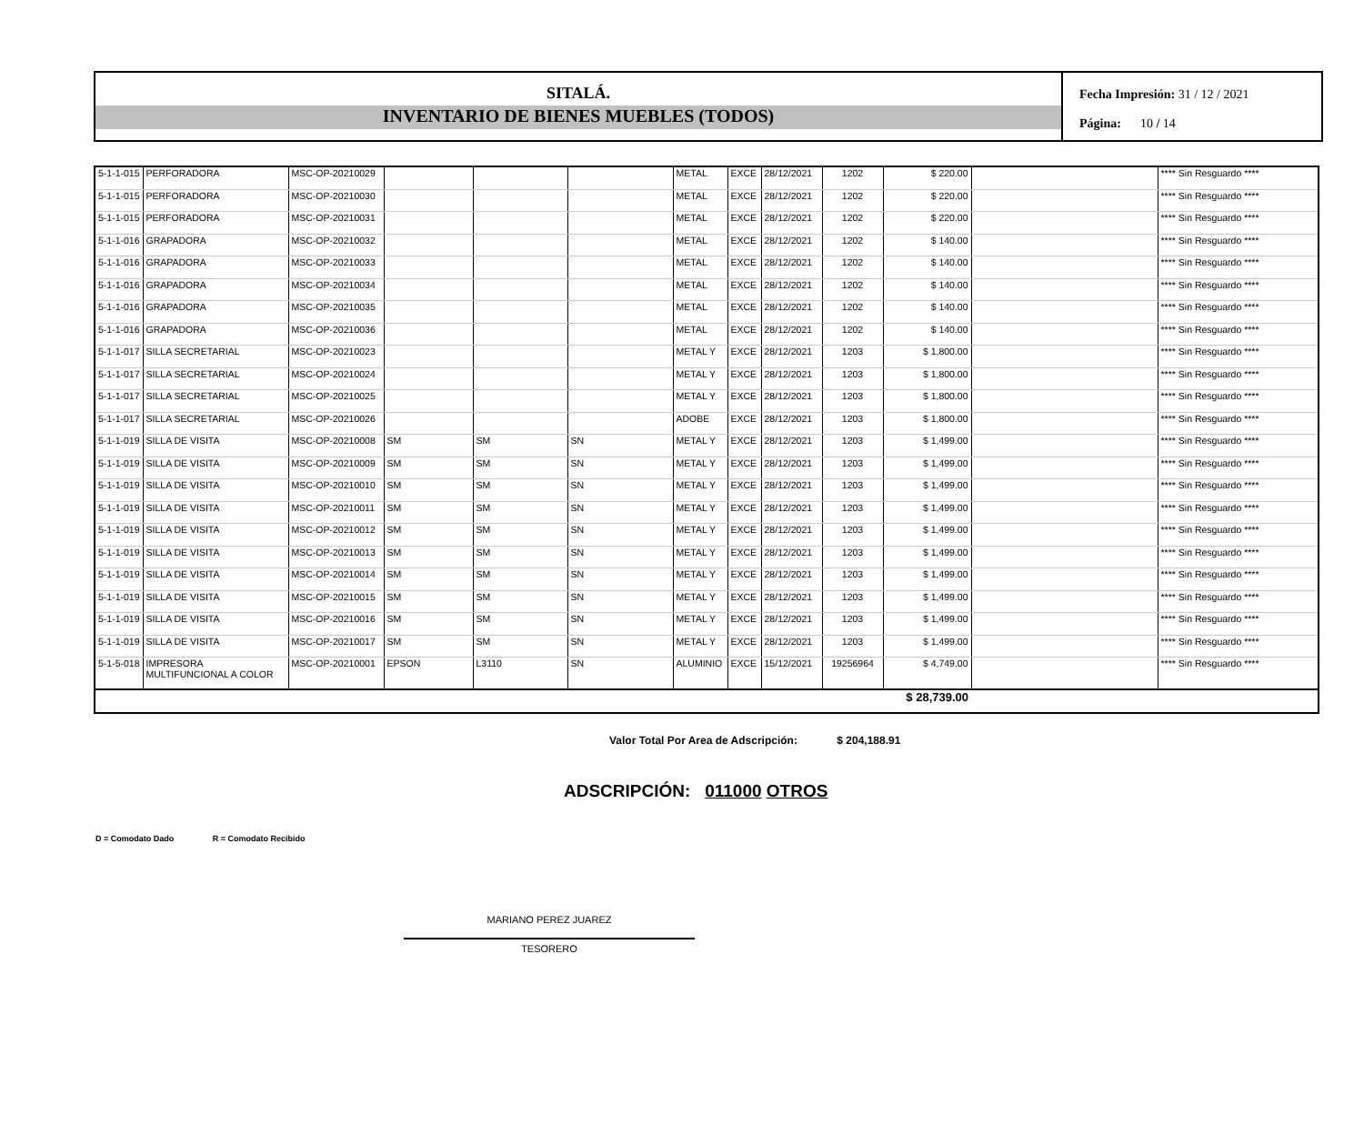SITALÁ.
INVENTARIO DE BIENES MUEBLES (TODOS)
Fecha Impresión: 31 / 12 / 2021
Página: 10 / 14
| 5-1-1-015 | PERFORADORA | MSC-OP-20210029 | | | | METAL | EXCE | 28/12/2021 | 1202 | $ 220.00 | | **** Sin Resguardo **** |
| 5-1-1-015 | PERFORADORA | MSC-OP-20210030 | | | | METAL | EXCE | 28/12/2021 | 1202 | $ 220.00 | | **** Sin Resguardo **** |
| 5-1-1-015 | PERFORADORA | MSC-OP-20210031 | | | | METAL | EXCE | 28/12/2021 | 1202 | $ 220.00 | | **** Sin Resguardo **** |
| 5-1-1-016 | GRAPADORA | MSC-OP-20210032 | | | | METAL | EXCE | 28/12/2021 | 1202 | $ 140.00 | | **** Sin Resguardo **** |
| 5-1-1-016 | GRAPADORA | MSC-OP-20210033 | | | | METAL | EXCE | 28/12/2021 | 1202 | $ 140.00 | | **** Sin Resguardo **** |
| 5-1-1-016 | GRAPADORA | MSC-OP-20210034 | | | | METAL | EXCE | 28/12/2021 | 1202 | $ 140.00 | | **** Sin Resguardo **** |
| 5-1-1-016 | GRAPADORA | MSC-OP-20210035 | | | | METAL | EXCE | 28/12/2021 | 1202 | $ 140.00 | | **** Sin Resguardo **** |
| 5-1-1-016 | GRAPADORA | MSC-OP-20210036 | | | | METAL | EXCE | 28/12/2021 | 1202 | $ 140.00 | | **** Sin Resguardo **** |
| 5-1-1-017 | SILLA SECRETARIAL | MSC-OP-20210023 | | | | METAL Y | EXCE | 28/12/2021 | 1203 | $ 1,800.00 | | **** Sin Resguardo **** |
| 5-1-1-017 | SILLA SECRETARIAL | MSC-OP-20210024 | | | | METAL Y | EXCE | 28/12/2021 | 1203 | $ 1,800.00 | | **** Sin Resguardo **** |
| 5-1-1-017 | SILLA SECRETARIAL | MSC-OP-20210025 | | | | METAL Y | EXCE | 28/12/2021 | 1203 | $ 1,800.00 | | **** Sin Resguardo **** |
| 5-1-1-017 | SILLA SECRETARIAL | MSC-OP-20210026 | | | | ADOBE | EXCE | 28/12/2021 | 1203 | $ 1,800.00 | | **** Sin Resguardo **** |
| 5-1-1-019 | SILLA DE VISITA | MSC-OP-20210008 | SM | SM | SN | METAL Y | EXCE | 28/12/2021 | 1203 | $ 1,499.00 | | **** Sin Resguardo **** |
| 5-1-1-019 | SILLA DE VISITA | MSC-OP-20210009 | SM | SM | SN | METAL Y | EXCE | 28/12/2021 | 1203 | $ 1,499.00 | | **** Sin Resguardo **** |
| 5-1-1-019 | SILLA DE VISITA | MSC-OP-20210010 | SM | SM | SN | METAL Y | EXCE | 28/12/2021 | 1203 | $ 1,499.00 | | **** Sin Resguardo **** |
| 5-1-1-019 | SILLA DE VISITA | MSC-OP-20210011 | SM | SM | SN | METAL Y | EXCE | 28/12/2021 | 1203 | $ 1,499.00 | | **** Sin Resguardo **** |
| 5-1-1-019 | SILLA DE VISITA | MSC-OP-20210012 | SM | SM | SN | METAL Y | EXCE | 28/12/2021 | 1203 | $ 1,499.00 | | **** Sin Resguardo **** |
| 5-1-1-019 | SILLA DE VISITA | MSC-OP-20210013 | SM | SM | SN | METAL Y | EXCE | 28/12/2021 | 1203 | $ 1,499.00 | | **** Sin Resguardo **** |
| 5-1-1-019 | SILLA DE VISITA | MSC-OP-20210014 | SM | SM | SN | METAL Y | EXCE | 28/12/2021 | 1203 | $ 1,499.00 | | **** Sin Resguardo **** |
| 5-1-1-019 | SILLA DE VISITA | MSC-OP-20210015 | SM | SM | SN | METAL Y | EXCE | 28/12/2021 | 1203 | $ 1,499.00 | | **** Sin Resguardo **** |
| 5-1-1-019 | SILLA DE VISITA | MSC-OP-20210016 | SM | SM | SN | METAL Y | EXCE | 28/12/2021 | 1203 | $ 1,499.00 | | **** Sin Resguardo **** |
| 5-1-1-019 | SILLA DE VISITA | MSC-OP-20210017 | SM | SM | SN | METAL Y | EXCE | 28/12/2021 | 1203 | $ 1,499.00 | | **** Sin Resguardo **** |
| 5-1-5-018 | IMPRESORA MULTIFUNCIONAL A COLOR | MSC-OP-20210001 | EPSON | L3110 | SN | ALUMINIO | EXCE | 15/12/2021 | 19256964 | $ 4,749.00 | | **** Sin Resguardo **** |
| | | | | | | | | | | $ 28,739.00 | | |
Valor Total Por Area de Adscripción: $ 204,188.91
ADSCRIPCIÓN: 011000 OTROS
D = Comodato Dado R = Comodato Recibido
MARIANO PEREZ JUAREZ
TESORERO